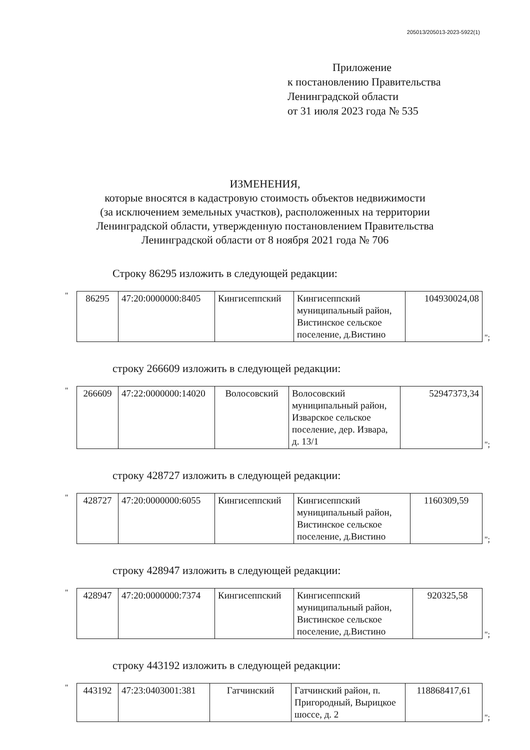205013/205013-2023-5922(1)
Приложение
к постановлению Правительства
Ленинградской области
от 31 июля 2023 года № 535
ИЗМЕНЕНИЯ,
которые вносятся в кадастровую стоимость объектов недвижимости
(за исключением земельных участков), расположенных на территории
Ленинградской области, утвержденную постановлением Правительства
Ленинградской области от 8 ноября 2021 года № 706
Строку 86295 изложить в следующей редакции:
"
| 86295 | 47:20:0000000:8405 | Кингисеппский | Кингисеппский муниципальный район, Вистинское сельское поселение, д.Вистино | 104930024,08 |
";
строку 266609 изложить в следующей редакции:
"
| 266609 | 47:22:0000000:14020 | Волосовский | Волосовский муниципальный район, Изварское сельское поселение, дер. Извара, д. 13/1 | 52947373,34 |
";
строку 428727 изложить в следующей редакции:
"
| 428727 | 47:20:0000000:6055 | Кингисеппский | Кингисеппский муниципальный район, Вистинское сельское поселение, д.Вистино | 1160309,59 |
";
строку 428947 изложить в следующей редакции:
"
| 428947 | 47:20:0000000:7374 | Кингисеппский | Кингисеппский муниципальный район, Вистинское сельское поселение, д.Вистино | 920325,58 |
";
строку 443192 изложить в следующей редакции:
"
| 443192 | 47:23:0403001:381 | Гатчинский | Гатчинский район, п. Пригородный, Вырицкое шоссе, д. 2 | 118868417,61 |
";